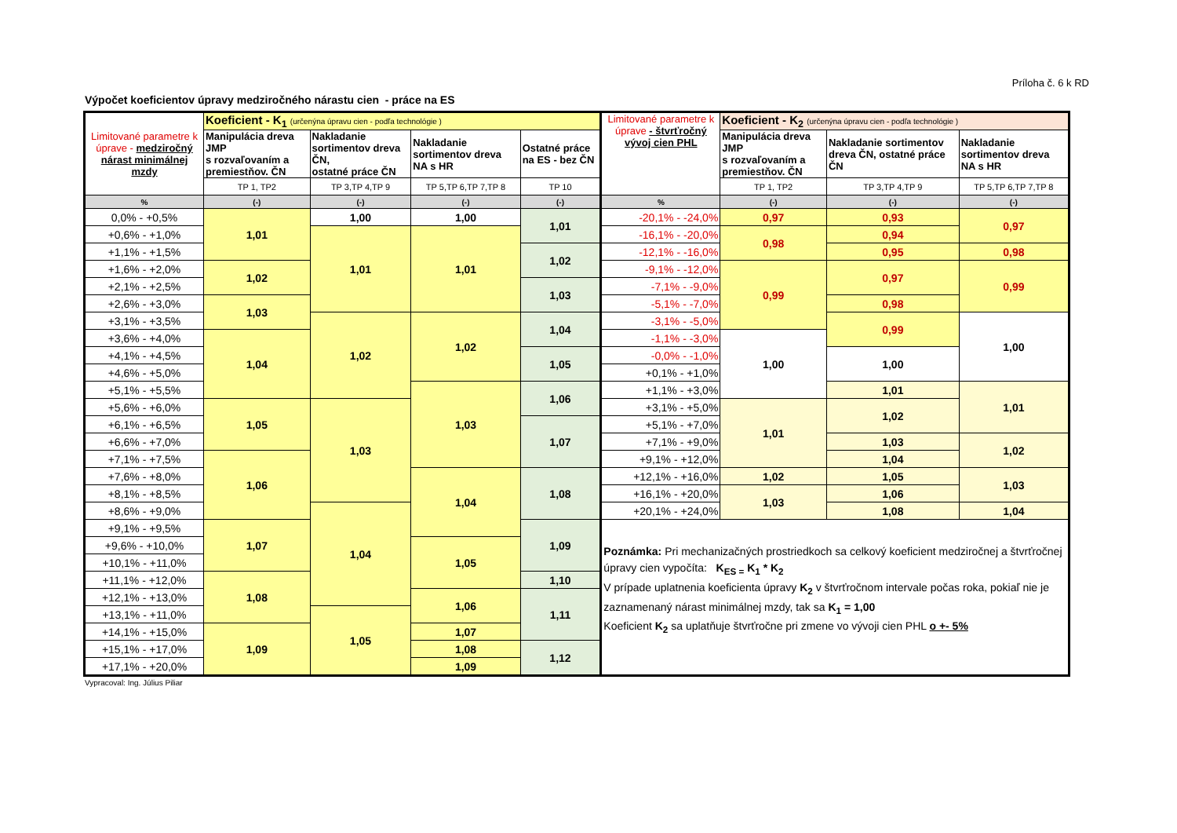Príloha č. 6 k RD
Výpočet koeficientov úpravy medziročného nárastu cien - práce na ES
| Limitované parametre k úprave - medziročný nárast minimálnej mzdy | Koeficient - K<sub>1</sub> (určenýna úpravu cien - podľa technológie ) | | | | Limitované parametre k úprave - štvrťročný vývoj cien PHL | Koeficient - K<sub>2</sub> (určenýna úpravu cien - podľa technológie ) | | |
| --- | --- | --- | --- | --- | --- | --- | --- | --- |
| | Manipulácia dreva JMP s rozvaľovaním a premiestňov. ČN | Nakladanie sortimentov dreva ČN, ostatné práce ČN | Nakladanie sortimentov dreva NA s HR | Ostatné práce na ES - bez ČN | | Manipulácia dreva JMP s rozvaľovaním a premiestňov. ČN | Nakladanie sortimentov dreva ČN, ostatné práce ČN | Nakladanie sortimentov dreva NA s HR |
| | TP 1, TP2 | TP 3,TP 4,TP 9 | TP 5,TP 6,TP 7,TP 8 | TP 10 | | TP 1, TP2 | TP 3,TP 4,TP 9 | TP 5,TP 6,TP 7,TP 8 |
| % | (-) | (-) | (-) | (-) | % | (-) | (-) | (-) |
| 0,0% - +0,5% | 1,01 | 1,00 | 1,00 | 1,01 | -20,1% - -24,0% | 0,97 | 0,93 | 0,97 |
| +0,6% - +1,0% | | 1,01 | 1,01 | | -16,1% - -20,0% | 0,98 | 0,94 | |
| +1,1% - +1,5% | | | | 1,02 | -12,1% - -16,0% | | 0,95 | 0,98 |
| +1,6% - +2,0% | 1,02 | | | | -9,1% - -12,0% | 0,99 | 0,97 | 0,99 |
| +2,1% - +2,5% | | | | 1,03 | -7,1% - -9,0% | | | |
| +2,6% - +3,0% | 1,03 | | | | -5,1% - -7,0% | | 0,98 | |
| +3,1% - +3,5% | | 1,02 | 1,02 | 1,04 | -3,1% - -5,0% | | 0,99 | 1,00 |
| +3,6% - +4,0% | 1,04 | | | | -1,1% - -3,0% | 1,00 | | |
| +4,1% - +4,5% | | | | 1,05 | -0,0% - -1,0% | | 1,00 | |
| +4,6% - +5,0% | | | | | +0,1% - +1,0% | | | |
| +5,1% - +5,5% | | | 1,03 | 1,06 | +1,1% - +3,0% | | 1,01 | 1,01 |
| +5,6% - +6,0% | 1,05 | 1,03 | | | +3,1% - +5,0% | 1,01 | 1,02 | |
| +6,1% - +6,5% | | | | 1,07 | +5,1% - +7,0% | | | |
| +6,6% - +7,0% | | | | | +7,1% - +9,0% | | 1,03 | 1,02 |
| +7,1% - +7,5% | 1,06 | | | | +9,1% - +12,0% | | 1,04 | |
| +7,6% - +8,0% | | | 1,04 | 1,08 | +12,1% - +16,0% | 1,02 | 1,05 | 1,03 |
| +8,1% - +8,5% | | | | | +16,1% - +20,0% | 1,03 | 1,06 | |
| +8,6% - +9,0% | | 1,04 | | | +20,1% - +24,0% | | 1,08 | 1,04 |
| +9,1% - +9,5% | 1,07 | | | 1,09 | Poznámka: Pri mechanizačných prostriedkoch sa celkový koeficient medziročnej a štvrťročnej úpravy cien vypočíta: K<sub>ES =</sub> K<sub>1</sub> * K<sub>2</sub> V prípade uplatnenia koeficienta úpravy K<sub>2</sub> v štvrťročnom intervale počas roka, pokiaľ nie je zaznamenaný nárast minimálnej mzdy, tak sa K<sub>1</sub> = 1,00 Koeficient K<sub>2</sub> sa uplatňuje štvrťročne pri zmene vo vývoji cien PHL o +- 5% | | | |
| +9,6% - +10,0% | | | 1,05 | | | | | |
| +10,1% - +11,0% | | | | | | | | |
| +11,1% - +12,0% | 1,08 | | | 1,10 | | | | |
| +12,1% - +13,0% | | | 1,06 | 1,11 | | | | |
| +13,1% - +11,0% | | 1,05 | | | | | | |
| +14,1% - +15,0% | 1,09 | | 1,07 | | | | | |
| +15,1% - +17,0% | | | 1,08 | 1,12 | | | | |
| +17,1% - +20,0% | | | 1,09 | | | | | |
Vypracoval: Ing. Július Piliar